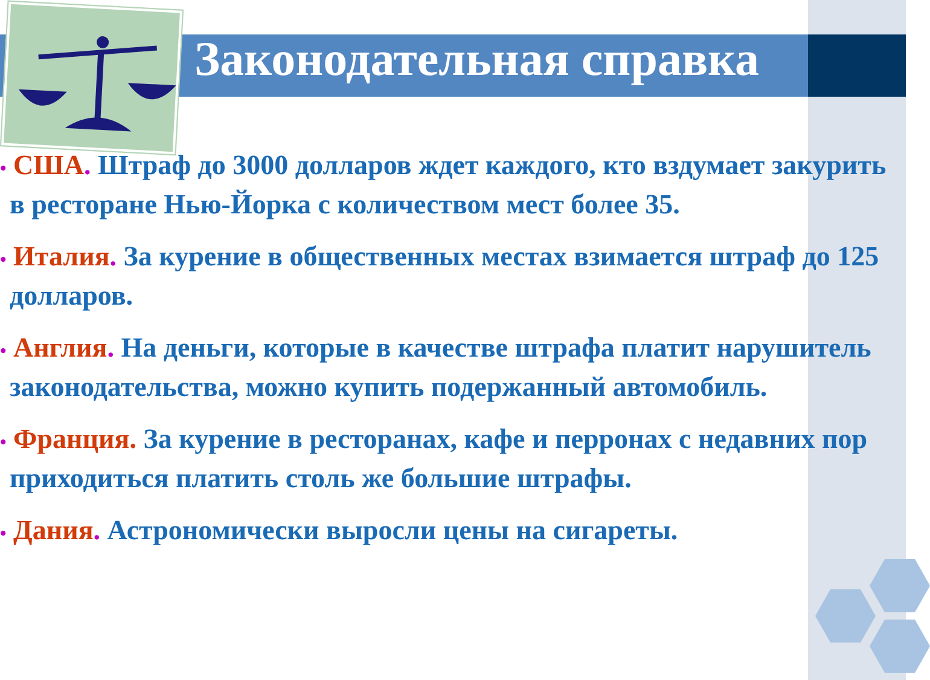Законодательная справка
• США. Штраф до 3000 долларов ждет каждого, кто вздумает закурить в ресторане Нью-Йорка с количеством мест более 35.
• Италия. За курение в общественных местах взимается штраф до 125 долларов.
• Англия. На деньги, которые в качестве штрафа платит нарушитель законодательства, можно купить подержанный автомобиль.
• Франция. За курение в ресторанах, кафе и перронах с недавних пор приходиться платить столь же большие штрафы.
• Дания. Астрономически выросли цены на сигареты.